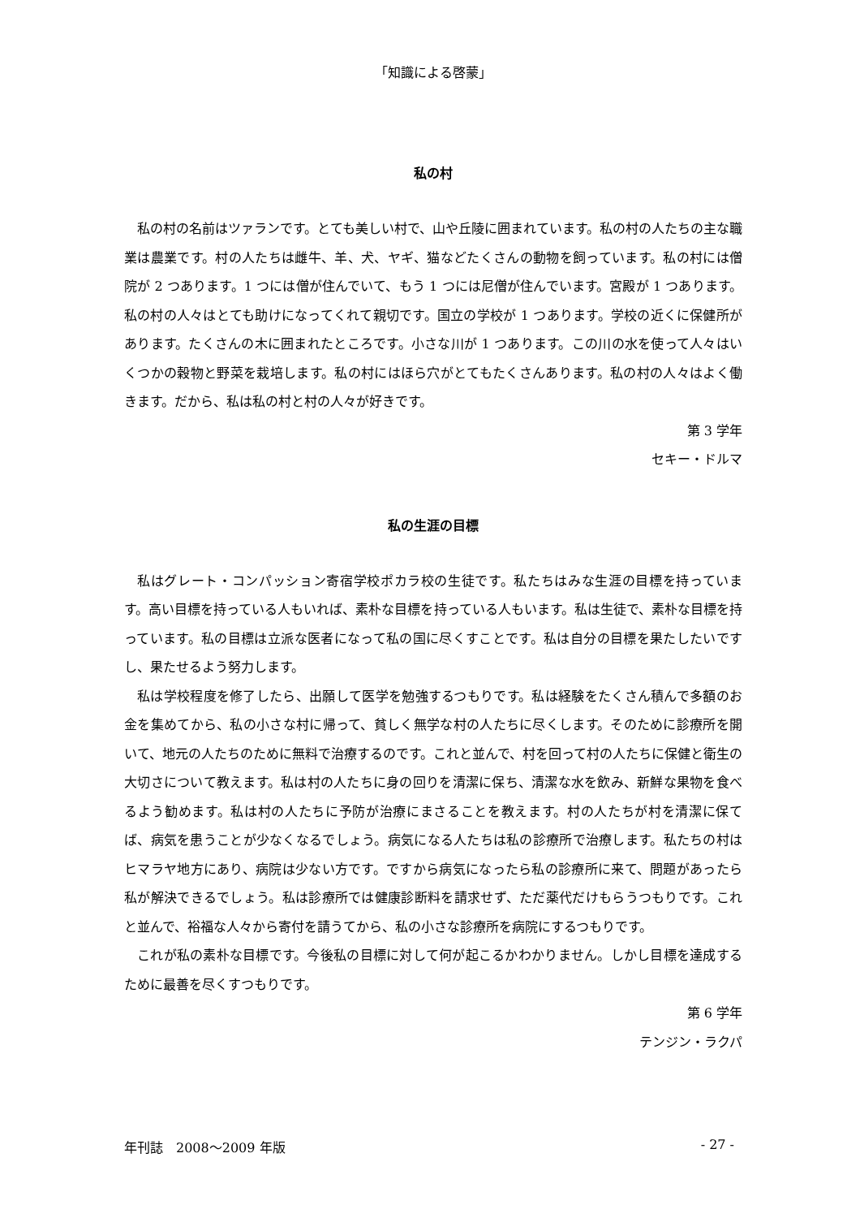「知識による啓蒙」
私の村
私の村の名前はツァランです。とても美しい村で、山や丘陵に囲まれています。私の村の人たちの主な職業は農業です。村の人たちは雌牛、羊、犬、ヤギ、猫などたくさんの動物を飼っています。私の村には僧院が 2 つあります。1 つには僧が住んでいて、もう 1 つには尼僧が住んでいます。宮殿が 1 つあります。私の村の人々はとても助けになってくれて親切です。国立の学校が 1 つあります。学校の近くに保健所があります。たくさんの木に囲まれたところです。小さな川が 1 つあります。この川の水を使って人々はいくつかの穀物と野菜を栽培します。私の村にはほら穴がとてもたくさんあります。私の村の人々はよく働きます。だから、私は私の村と村の人々が好きです。
第 3 学年
セキー・ドルマ
私の生涯の目標
私はグレート・コンパッション寄宿学校ポカラ校の生徒です。私たちはみな生涯の目標を持っています。高い目標を持っている人もいれば、素朴な目標を持っている人もいます。私は生徒で、素朴な目標を持っています。私の目標は立派な医者になって私の国に尽くすことです。私は自分の目標を果たしたいですし、果たせるよう努力します。
私は学校程度を修了したら、出願して医学を勉強するつもりです。私は経験をたくさん積んで多額のお金を集めてから、私の小さな村に帰って、貧しく無学な村の人たちに尽くします。そのために診療所を開いて、地元の人たちのために無料で治療するのです。これと並んで、村を回って村の人たちに保健と衛生の大切さについて教えます。私は村の人たちに身の回りを清潔に保ち、清潔な水を飲み、新鮮な果物を食べるよう勧めます。私は村の人たちに予防が治療にまさることを教えます。村の人たちが村を清潔に保てば、病気を患うことが少なくなるでしょう。病気になる人たちは私の診療所で治療します。私たちの村はヒマラヤ地方にあり、病院は少ない方です。ですから病気になったら私の診療所に来て、問題があったら私が解決できるでしょう。私は診療所では健康診断料を請求せず、ただ薬代だけもらうつもりです。これと並んで、裕福な人々から寄付を請うてから、私の小さな診療所を病院にするつもりです。
これが私の素朴な目標です。今後私の目標に対して何が起こるかわかりません。しかし目標を達成するために最善を尽くすつもりです。
第 6 学年
テンジン・ラクパ
年刊誌　2008～2009 年版 - 27 -